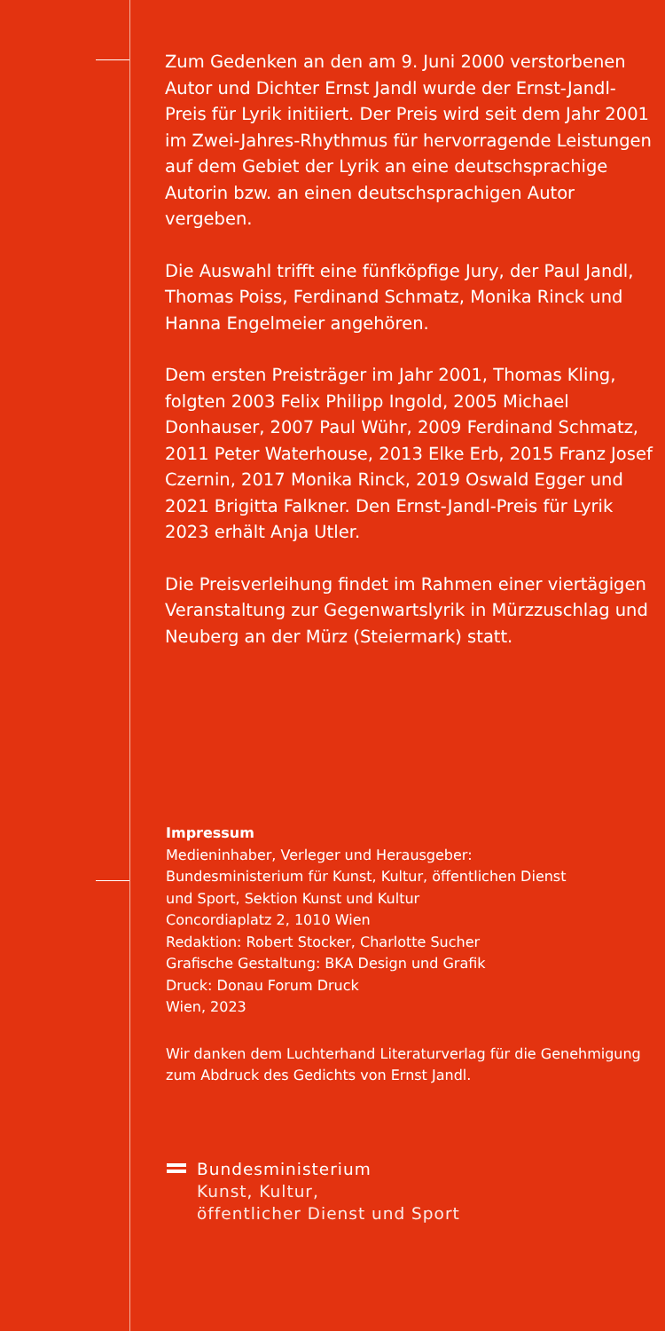Zum Gedenken an den am 9. Juni 2000 verstorbenen Autor und Dichter Ernst Jandl wurde der Ernst-Jandl-Preis für Lyrik initiiert. Der Preis wird seit dem Jahr 2001 im Zwei-Jahres-Rhythmus für hervorragende Leistungen auf dem Gebiet der Lyrik an eine deutschsprachige Autorin bzw. an einen deutschsprachigen Autor vergeben.
Die Auswahl trifft eine fünfköpfige Jury, der Paul Jandl, Thomas Poiss, Ferdinand Schmatz, Monika Rinck und Hanna Engelmeier angehören.
Dem ersten Preisträger im Jahr 2001, Thomas Kling, folgten 2003 Felix Philipp Ingold, 2005 Michael Donhauser, 2007 Paul Wühr, 2009 Ferdinand Schmatz, 2011 Peter Waterhouse, 2013 Elke Erb, 2015 Franz Josef Czernin, 2017 Monika Rinck, 2019 Oswald Egger und 2021 Brigitta Falkner. Den Ernst-Jandl-Preis für Lyrik 2023 erhält Anja Utler.
Die Preisverleihung findet im Rahmen einer viertägigen Veranstaltung zur Gegenwartslyrik in Mürzzuschlag und Neuberg an der Mürz (Steiermark) statt.
Impressum
Medieninhaber, Verleger und Herausgeber:
Bundesministerium für Kunst, Kultur, öffentlichen Dienst
und Sport, Sektion Kunst und Kultur
Concordiaplatz 2, 1010 Wien
Redaktion: Robert Stocker, Charlotte Sucher
Grafische Gestaltung: BKA Design und Grafik
Druck: Donau Forum Druck
Wien, 2023
Wir danken dem Luchterhand Literaturverlag für die Genehmigung zum Abdruck des Gedichts von Ernst Jandl.
Bundesministerium
Kunst, Kultur,
öffentlicher Dienst und Sport